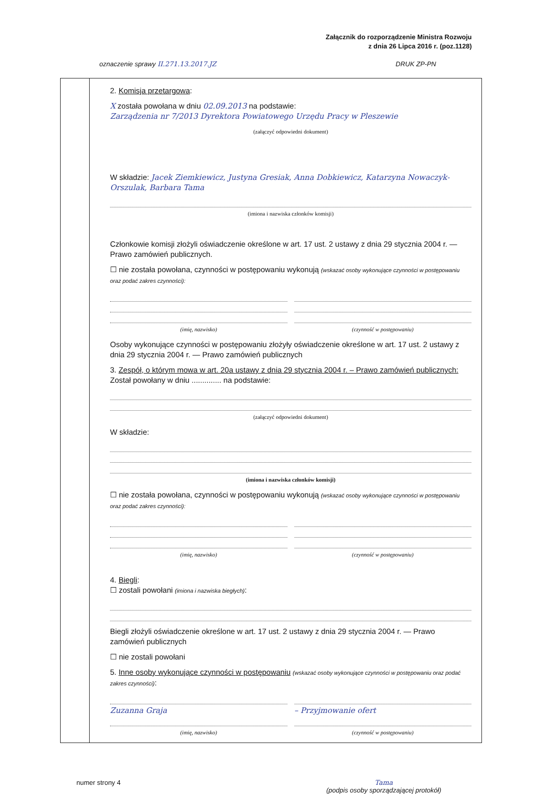Załącznik do rozporządzenie Ministra Rozwoju
z dnia 26 Lipca 2016 r. (poz.1128)
oznaczenie sprawy II.271.13.2017.JZ DRUK ZP-PN
2. Komisja przetargowa:
X została powołana w dniu 02.09.2013 na podstawie:
Zarządzenia nr 7/2013 Dyrektora Powiatowego Urzędu Pracy w Pleszewie
(załączyć odpowiedni dokument)
W składzie: Jacek Ziemkiewicz, Justyna Gresiak, Anna Dobkiewicz, Katarzyna Nowaczyk-Orszulak, Barbara Tama
(imiona i nazwiska członków komisji)
Członkowie komisji złożyli oświadczenie określone w art. 17 ust. 2 ustawy z dnia 29 stycznia 2004 r. — Prawo zamówień publicznych.
☐ nie została powołana, czynności w postępowaniu wykonują (wskazać osoby wykonujące czynności w postępowaniu oraz podać zakres czynności):
(imię, nazwisko) (czynność w postępowaniu)
Osoby wykonujące czynności w postępowaniu złożyły oświadczenie określone w art. 17 ust. 2 ustawy z dnia 29 stycznia 2004 r. — Prawo zamówień publicznych
3. Zespół, o którym mowa w art. 20a ustawy z dnia 29 stycznia 2004 r. – Prawo zamówień publicznych:
Został powołany w dniu .............. na podstawie:
(załączyć odpowiedni dokument)
W składzie:
(imiona i nazwiska członków komisji)
☐ nie została powołana, czynności w postępowaniu wykonują (wskazać osoby wykonujące czynności w postępowaniu oraz podać zakres czynności):
(imię, nazwisko) (czynność w postępowaniu)
4. Biegli:
☐ zostali powołani (imiona i nazwiska biegłych):
Biegli złożyli oświadczenie określone w art. 17 ust. 2 ustawy z dnia 29 stycznia 2004 r. — Prawo zamówień publicznych
☐ nie zostali powołani
5. Inne osoby wykonujące czynności w postępowaniu (wskazać osoby wykonujące czynności w postępowaniu oraz podać zakres czynności):
Zuzanna Graja
(imię, nazwisko)
– Przyjmowanie ofert
(czynność w postępowaniu)
numer strony 4 Tama
(podpis osoby sporządzającej protokół)